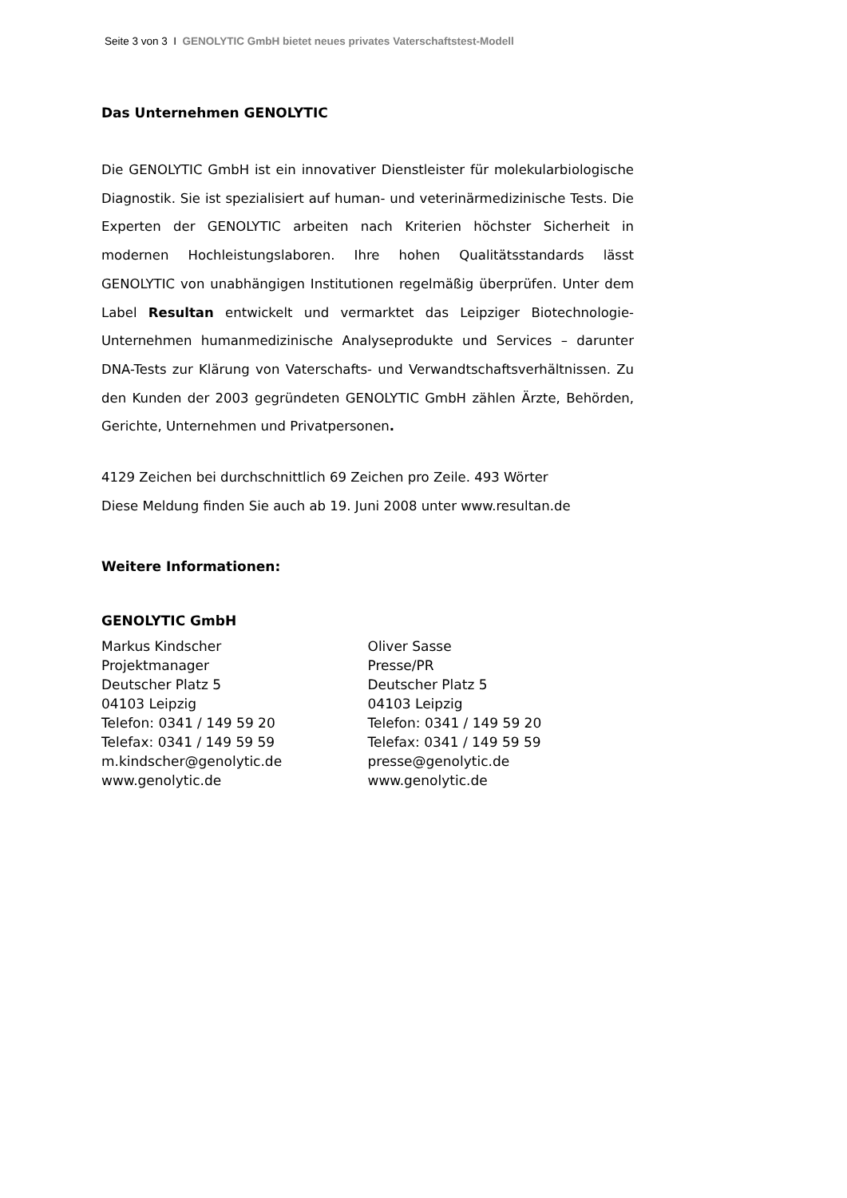Seite 3 von 3 I GENOLYTIC GmbH bietet neues privates Vaterschaftstest-Modell
Das Unternehmen GENOLYTIC
Die GENOLYTIC GmbH ist ein innovativer Dienstleister für molekularbiologische Diagnostik. Sie ist spezialisiert auf human- und veterinärmedizinische Tests. Die Experten der GENOLYTIC arbeiten nach Kriterien höchster Sicherheit in modernen Hochleistungslaboren. Ihre hohen Qualitätsstandards lässt GENOLYTIC von unabhängigen Institutionen regelmäßig überprüfen. Unter dem Label Resultan entwickelt und vermarktet das Leipziger Biotechnologie-Unternehmen humanmedizinische Analyseprodukte und Services – darunter DNA-Tests zur Klärung von Vaterschafts- und Verwandtschaftsverhältnissen. Zu den Kunden der 2003 gegründeten GENOLYTIC GmbH zählen Ärzte, Behörden, Gerichte, Unternehmen und Privatpersonen.
4129 Zeichen bei durchschnittlich 69 Zeichen pro Zeile. 493 Wörter
Diese Meldung finden Sie auch ab 19. Juni 2008 unter www.resultan.de
Weitere Informationen:
GENOLYTIC GmbH
Markus Kindscher
Projektmanager
Deutscher Platz 5
04103 Leipzig
Telefon: 0341 / 149 59 20
Telefax: 0341 / 149 59 59
m.kindscher@genolytic.de
www.genolytic.de
Oliver Sasse
Presse/PR
Deutscher Platz 5
04103 Leipzig
Telefon: 0341 / 149 59 20
Telefax: 0341 / 149 59 59
presse@genolytic.de
www.genolytic.de